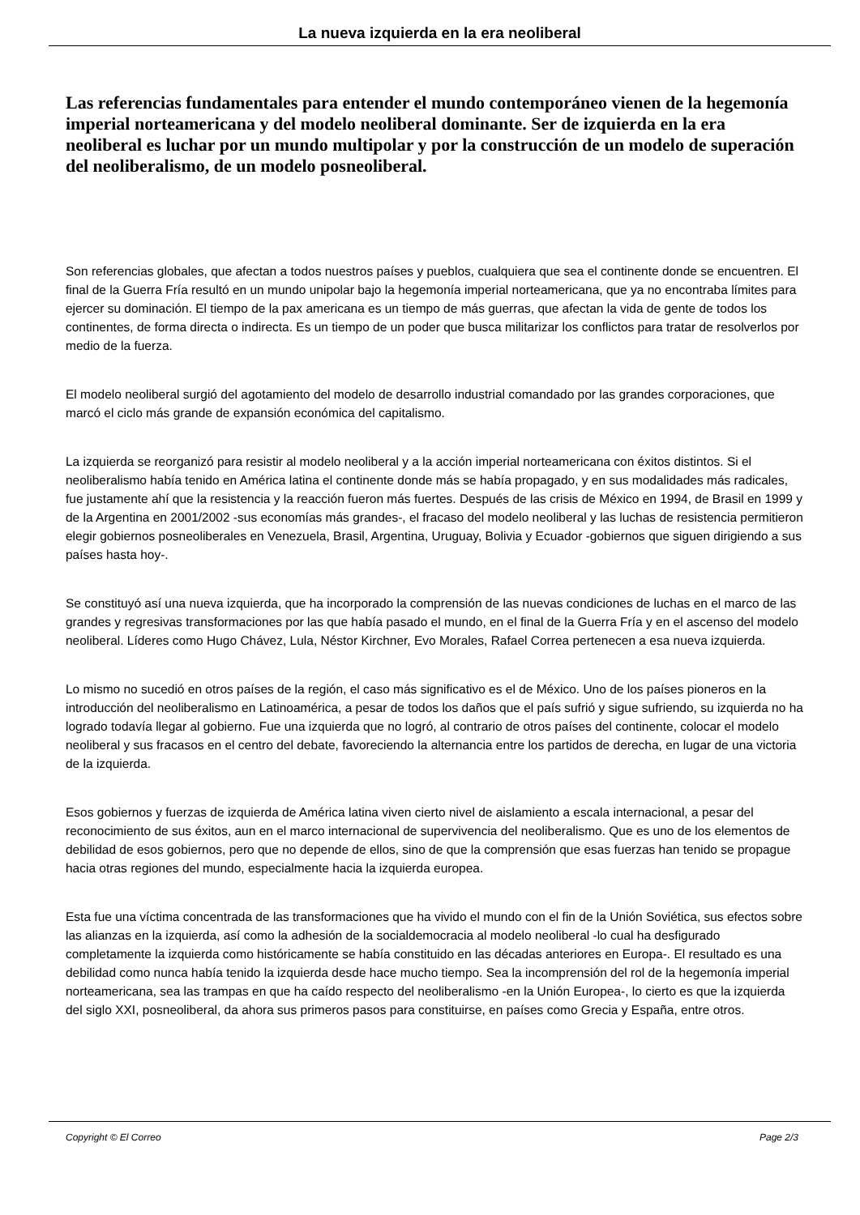La nueva izquierda en la era neoliberal
Las referencias fundamentales para entender el mundo contemporáneo vienen de la hegemonía imperial norteamericana y del modelo neoliberal dominante. Ser de izquierda en la era neoliberal es luchar por un mundo multipolar y por la construcción de un modelo de superación del neoliberalismo, de un modelo posneoliberal.
Son referencias globales, que afectan a todos nuestros países y pueblos, cualquiera que sea el continente donde se encuentren. El final de la Guerra Fría resultó en un mundo unipolar bajo la hegemonía imperial norteamericana, que ya no encontraba límites para ejercer su dominación. El tiempo de la pax americana es un tiempo de más guerras, que afectan la vida de gente de todos los continentes, de forma directa o indirecta. Es un tiempo de un poder que busca militarizar los conflictos para tratar de resolverlos por medio de la fuerza.
El modelo neoliberal surgió del agotamiento del modelo de desarrollo industrial comandado por las grandes corporaciones, que marcó el ciclo más grande de expansión económica del capitalismo.
La izquierda se reorganizó para resistir al modelo neoliberal y a la acción imperial norteamericana con éxitos distintos. Si el neoliberalismo había tenido en América latina el continente donde más se había propagado, y en sus modalidades más radicales, fue justamente ahí que la resistencia y la reacción fueron más fuertes. Después de las crisis de México en 1994, de Brasil en 1999 y de la Argentina en 2001/2002 -sus economías más grandes-, el fracaso del modelo neoliberal y las luchas de resistencia permitieron elegir gobiernos posneoliberales en Venezuela, Brasil, Argentina, Uruguay, Bolivia y Ecuador -gobiernos que siguen dirigiendo a sus países hasta hoy-.
Se constituyó así una nueva izquierda, que ha incorporado la comprensión de las nuevas condiciones de luchas en el marco de las grandes y regresivas transformaciones por las que había pasado el mundo, en el final de la Guerra Fría y en el ascenso del modelo neoliberal. Líderes como Hugo Chávez, Lula, Néstor Kirchner, Evo Morales, Rafael Correa pertenecen a esa nueva izquierda.
Lo mismo no sucedió en otros países de la región, el caso más significativo es el de México. Uno de los países pioneros en la introducción del neoliberalismo en Latinoamérica, a pesar de todos los daños que el país sufrió y sigue sufriendo, su izquierda no ha logrado todavía llegar al gobierno. Fue una izquierda que no logró, al contrario de otros países del continente, colocar el modelo neoliberal y sus fracasos en el centro del debate, favoreciendo la alternancia entre los partidos de derecha, en lugar de una victoria de la izquierda.
Esos gobiernos y fuerzas de izquierda de América latina viven cierto nivel de aislamiento a escala internacional, a pesar del reconocimiento de sus éxitos, aun en el marco internacional de supervivencia del neoliberalismo. Que es uno de los elementos de debilidad de esos gobiernos, pero que no depende de ellos, sino de que la comprensión que esas fuerzas han tenido se propague hacia otras regiones del mundo, especialmente hacia la izquierda europea.
Esta fue una víctima concentrada de las transformaciones que ha vivido el mundo con el fin de la Unión Soviética, sus efectos sobre las alianzas en la izquierda, así como la adhesión de la socialdemocracia al modelo neoliberal -lo cual ha desfigurado completamente la izquierda como históricamente se había constituido en las décadas anteriores en Europa-. El resultado es una debilidad como nunca había tenido la izquierda desde hace mucho tiempo. Sea la incomprensión del rol de la hegemonía imperial norteamericana, sea las trampas en que ha caído respecto del neoliberalismo -en la Unión Europea-, lo cierto es que la izquierda del siglo XXI, posneoliberal, da ahora sus primeros pasos para constituirse, en países como Grecia y España, entre otros.
Copyright © El Correo Page 2/3